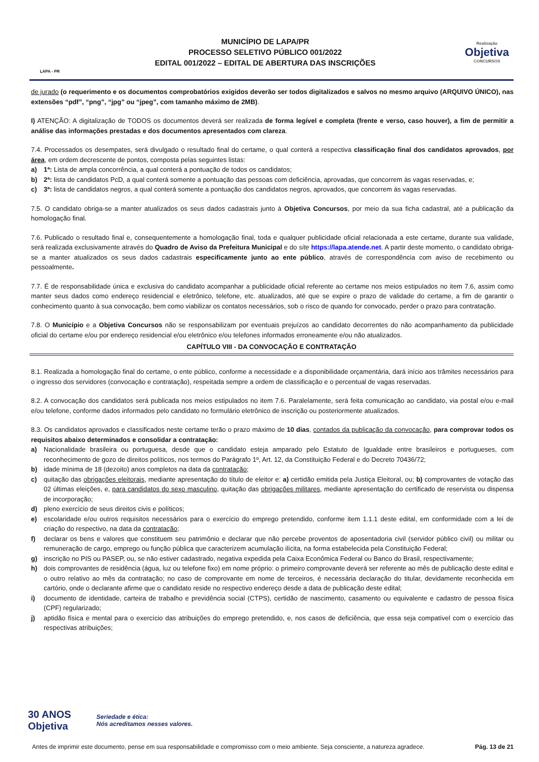LAPA - PR
MUNICÍPIO DE LAPA/PR
PROCESSO SELETIVO PÚBLICO 001/2022
EDITAL 001/2022 – EDITAL DE ABERTURA DAS INSCRIÇÕES
Realização
Objetiva
CONCURSOS
de jurado (o requerimento e os documentos comprobatórios exigidos deverão ser todos digitalizados e salvos no mesmo arquivo (ARQUIVO ÚNICO), nas extensões “pdf”, “png”, “jpg” ou “jpeg”, com tamanho máximo de 2MB).
I) ATENÇÃO: A digitalização de TODOS os documentos deverá ser realizada de forma legível e completa (frente e verso, caso houver), a fim de permitir a análise das informações prestadas e dos documentos apresentados com clareza.
7.4. Processados os desempates, será divulgado o resultado final do certame, o qual conterá a respectiva classificação final dos candidatos aprovados, por área, em ordem decrescente de pontos, composta pelas seguintes listas:
a) 1ª: Lista de ampla concorrência, a qual conterá a pontuação de todos os candidatos;
b) 2ª: lista de candidatos PcD, a qual conterá somente a pontuação das pessoas com deficiência, aprovadas, que concorrem às vagas reservadas, e;
c) 3ª: lista de candidatos negros, a qual conterá somente a pontuação dos candidatos negros, aprovados, que concorrem às vagas reservadas.
7.5. O candidato obriga-se a manter atualizados os seus dados cadastrais junto à Objetiva Concursos, por meio da sua ficha cadastral, até a publicação da homologação final.
7.6. Publicado o resultado final e, consequentemente a homologação final, toda e qualquer publicidade oficial relacionada a este certame, durante sua validade, será realizada exclusivamente através do Quadro de Aviso da Prefeitura Municipal e do site https://lapa.atende.net. A partir deste momento, o candidato obriga-se a manter atualizados os seus dados cadastrais especificamente junto ao ente público, através de correspondência com aviso de recebimento ou pessoalmente.
7.7. É de responsabilidade única e exclusiva do candidato acompanhar a publicidade oficial referente ao certame nos meios estipulados no item 7.6, assim como manter seus dados como endereço residencial e eletrônico, telefone, etc. atualizados, até que se expire o prazo de validade do certame, a fim de garantir o conhecimento quanto à sua convocação, bem como viabilizar os contatos necessários, sob o risco de quando for convocado, perder o prazo para contratação.
7.8. O Município e a Objetiva Concursos não se responsabilizam por eventuais prejuízos ao candidato decorrentes do não acompanhamento da publicidade oficial do certame e/ou por endereço residencial e/ou eletrônico e/ou telefones informados erroneamente e/ou não atualizados.
CAPÍTULO VIII - DA CONVOCAÇÃO E CONTRATAÇÃO
8.1. Realizada a homologação final do certame, o ente público, conforme a necessidade e a disponibilidade orçamentária, dará início aos trâmites necessários para o ingresso dos servidores (convocação e contratação), respeitada sempre a ordem de classificação e o percentual de vagas reservadas.
8.2. A convocação dos candidatos será publicada nos meios estipulados no item 7.6. Paralelamente, será feita comunicação ao candidato, via postal e/ou e-mail e/ou telefone, conforme dados informados pelo candidato no formulário eletrônico de inscrição ou posteriormente atualizados.
8.3. Os candidatos aprovados e classificados neste certame terão o prazo máximo de 10 dias, contados da publicação da convocação, para comprovar todos os requisitos abaixo determinados e consolidar a contratação:
a) Nacionalidade brasileira ou portuguesa, desde que o candidato esteja amparado pelo Estatuto de Igualdade entre brasileiros e portugueses, com reconhecimento de gozo de direitos políticos, nos termos do Parágrafo 1º, Art. 12, da Constituição Federal e do Decreto 70436/72;
b) idade mínima de 18 (dezoito) anos completos na data da contratação;
c) quitação das obrigações eleitorais, mediante apresentação do título de eleitor e: a) certidão emitida pela Justiça Eleitoral, ou; b) comprovantes de votação das 02 últimas eleições, e, para candidatos do sexo masculino, quitação das obrigações militares, mediante apresentação do certificado de reservista ou dispensa de incorporação;
d) pleno exercício de seus direitos civis e políticos;
e) escolaridade e/ou outros requisitos necessários para o exercício do emprego pretendido, conforme item 1.1.1 deste edital, em conformidade com a lei de criação do respectivo, na data da contratação;
f) declarar os bens e valores que constituem seu patrimônio e declarar que não percebe proventos de aposentadoria civil (servidor público civil) ou militar ou remuneração de cargo, emprego ou função pública que caracterizem acumulação ilícita, na forma estabelecida pela Constituição Federal;
g) inscrição no PIS ou PASEP, ou, se não estiver cadastrado, negativa expedida pela Caixa Econômica Federal ou Banco do Brasil, respectivamente;
h) dois comprovantes de residência (água, luz ou telefone fixo) em nome próprio: o primeiro comprovante deverá ser referente ao mês de publicação deste edital e o outro relativo ao mês da contratação; no caso de comprovante em nome de terceiros, é necessária declaração do titular, devidamente reconhecida em cartório, onde o declarante afirme que o candidato reside no respectivo endereço desde a data de publicação deste edital;
i) documento de identidade, carteira de trabalho e previdência social (CTPS), certidão de nascimento, casamento ou equivalente e cadastro de pessoa física (CPF) regularizado;
j) aptidão física e mental para o exercício das atribuições do emprego pretendido, e, nos casos de deficiência, que essa seja compatível com o exercício das respectivas atribuições;
30 ANOS
Objetiva
Seriedade e ética:
Nós acreditamos nesses valores.
Antes de imprimir este documento, pense em sua responsabilidade e compromisso com o meio ambiente. Seja consciente, a natureza agradece. Pág. 13 de 21